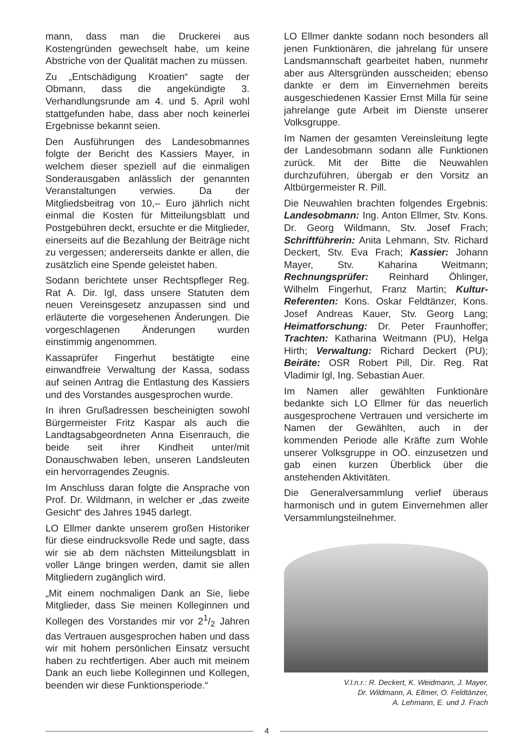mann, dass man die Druckerei aus Kostengründen gewechselt habe, um keine Abstriche von der Qualität machen zu müssen.
Zu „Entschädigung Kroatien“ sagte der Obmann, dass die angekündigte 3. Verhandlungsrunde am 4. und 5. April wohl stattgefunden habe, dass aber noch keinerlei Ergebnisse bekannt seien.
Den Ausführungen des Landesobmannes folgte der Bericht des Kassiers Mayer, in welchem dieser speziell auf die einmaligen Sonderausgaben anlässlich der genannten Veranstaltungen verwies. Da der Mitgliedsbeitrag von 10,– Euro jährlich nicht einmal die Kosten für Mitteilungsblatt und Postgebühren deckt, ersuchte er die Mitglieder, einerseits auf die Bezahlung der Beiträge nicht zu vergessen; andererseits dankte er allen, die zusätzlich eine Spende geleistet haben.
Sodann berichtete unser Rechtspfleger Reg. Rat A. Dir. Igl, dass unsere Statuten dem neuen Vereinsgesetz anzupassen sind und erläuterte die vorgesehenen Änderungen. Die vorgeschlagenen Änderungen wurden einstimmig angenommen.
Kassaprüfer Fingerhut bestätigte eine einwandfreie Verwaltung der Kassa, sodass auf seinen Antrag die Entlastung des Kassiers und des Vorstandes ausgesprochen wurde.
In ihren Grußadressen bescheinigten sowohl Bürgermeister Fritz Kaspar als auch die Landtagsabgeordneten Anna Eisenrauch, die beide seit ihrer Kindheit unter/mit Donauschwaben leben, unseren Landsleuten ein hervorragendes Zeugnis.
Im Anschluss daran folgte die Ansprache von Prof. Dr. Wildmann, in welcher er „das zweite Gesicht“ des Jahres 1945 darlegt.
LO Ellmer dankte unserem großen Historiker für diese eindrucksvolle Rede und sagte, dass wir sie ab dem nächsten Mitteilungsblatt in voller Länge bringen werden, damit sie allen Mitgliedern zugänglich wird.
„Mit einem nochmaligen Dank an Sie, liebe Mitglieder, dass Sie meinen Kolleginnen und Kollegen des Vorstandes mir vor 21/2 Jahren das Vertrauen ausgesprochen haben und dass wir mit hohem persönlichen Einsatz versucht haben zu rechtfertigen. Aber auch mit meinem Dank an euch liebe Kolleginnen und Kollegen, beenden wir diese Funktionsperiode.“
LO Ellmer dankte sodann noch besonders all jenen Funktionären, die jahrelang für unsere Landsmannschaft gearbeitet haben, nunmehr aber aus Altersgründen ausscheiden; ebenso dankte er dem im Einvernehmen bereits ausgeschiedenen Kassier Ernst Milla für seine jahrelange gute Arbeit im Dienste unserer Volksgruppe.
Im Namen der gesamten Vereinsleitung legte der Landesobmann sodann alle Funktionen zurück. Mit der Bitte die Neuwahlen durchzuführen, übergab er den Vorsitz an Altbürgermeister R. Pill.
Die Neuwahlen brachten folgendes Ergebnis: Landesobmann: Ing. Anton Ellmer, Stv. Kons. Dr. Georg Wildmann, Stv. Josef Frach; Schriftführerin: Anita Lehmann, Stv. Richard Deckert, Stv. Eva Frach; Kassier: Johann Mayer, Stv. Kaharina Weitmann; Rechnungsprüfer: Reinhard Öhlinger, Wilhelm Fingerhut, Franz Martin; Kultur-Referenten: Kons. Oskar Feldtänzer, Kons. Josef Andreas Kauer, Stv. Georg Lang; Heimatforschung: Dr. Peter Fraunhoffer; Trachten: Katharina Weitmann (PU), Helga Hirth; Verwaltung: Richard Deckert (PU); Beiräte: OSR Robert Pill, Dir. Reg. Rat Vladimir Igl, Ing. Sebastian Auer.
Im Namen aller gewählten Funktionäre bedankte sich LO Ellmer für das neuerlich ausgesprochene Vertrauen und versicherte im Namen der Gewählten, auch in der kommenden Periode alle Kräfte zum Wohle unserer Volksgruppe in OÖ. einzusetzen und gab einen kurzen Überblick über die anstehenden Aktivitäten.
Die Generalversammlung verlief überaus harmonisch und in gutem Einvernehmen aller Versammlungsteilnehmer.
V.l.n.r.: R. Deckert, K. Weidmann, J. Mayer,
Dr. Wildmann, A. Ellmer, O. Feldtänzer,
A. Lehmann, E. und J. Frach
4